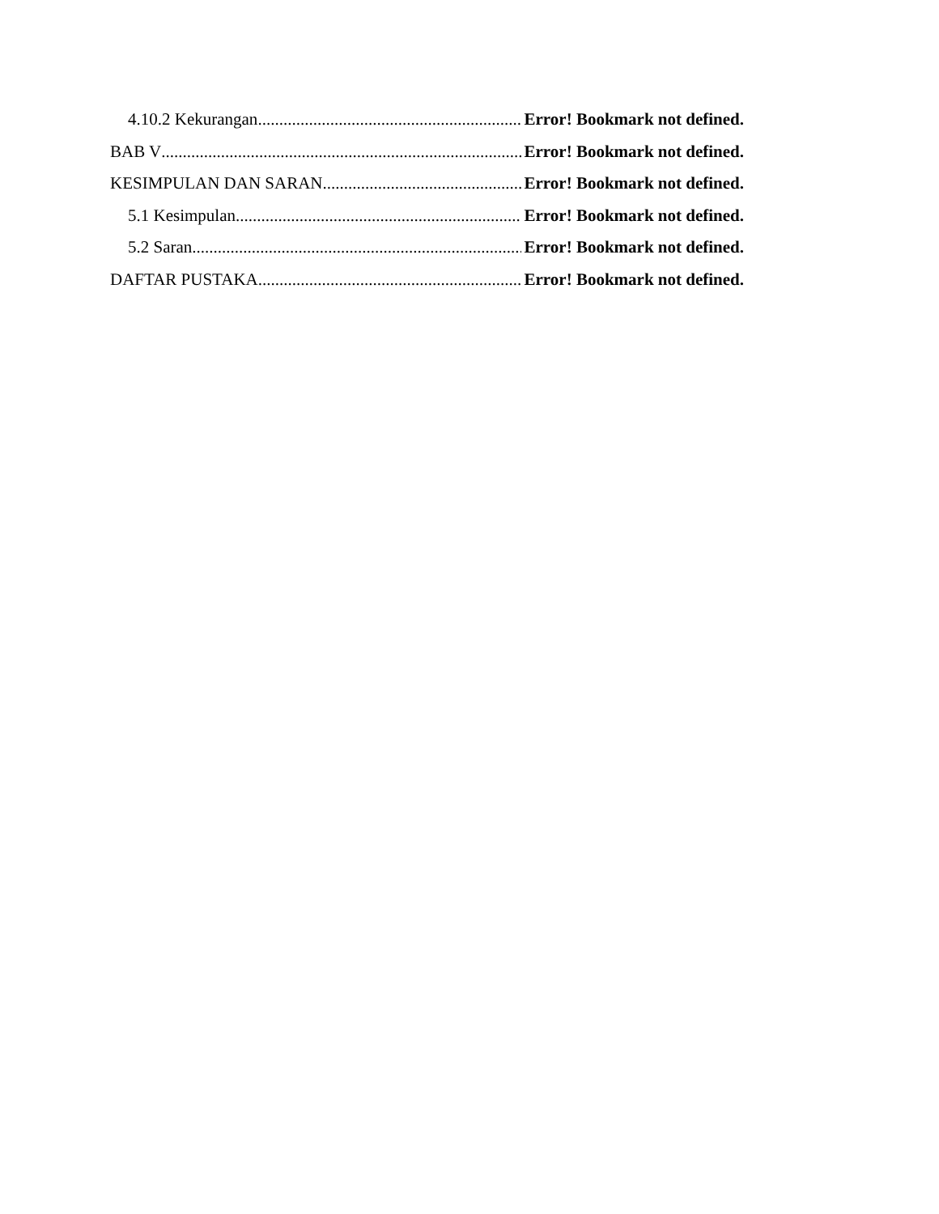4.10.2 Kekurangan Error! Bookmark not defined.
BAB V Error! Bookmark not defined.
KESIMPULAN DAN SARAN Error! Bookmark not defined.
5.1 Kesimpulan Error! Bookmark not defined.
5.2 Saran Error! Bookmark not defined.
DAFTAR PUSTAKA Error! Bookmark not defined.